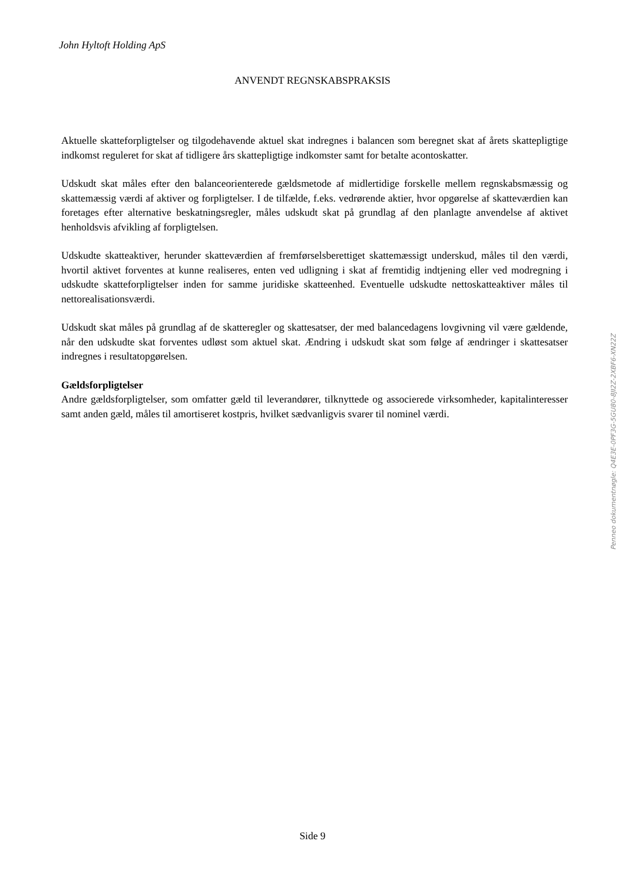John Hyltoft Holding ApS
ANVENDT REGNSKABSPRAKSIS
Aktuelle skatteforpligtelser og tilgodehavende aktuel skat indregnes i balancen som beregnet skat af årets skattepligtige indkomst reguleret for skat af tidligere års skattepligtige indkomster samt for betalte acontoskatter.
Udskudt skat måles efter den balanceorienterede gældsmetode af midlertidige forskelle mellem regnskabsmæssig og skattemæssig værdi af aktiver og forpligtelser. I de tilfælde, f.eks. vedrørende aktier, hvor opgørelse af skatteværdien kan foretages efter alternative beskatningsregler, måles udskudt skat på grundlag af den planlagte anvendelse af aktivet henholdsvis afvikling af forpligtelsen.
Udskudte skatteaktiver, herunder skatteværdien af fremførselsberettiget skattemæssigt underskud, måles til den værdi, hvortil aktivet forventes at kunne realiseres, enten ved udligning i skat af fremtidig indtjening eller ved modregning i udskudte skatteforpligtelser inden for samme juridiske skatteenhed. Eventuelle udskudte nettoskatteaktiver måles til nettorealisationsværdi.
Udskudt skat måles på grundlag af de skatteregler og skattesatser, der med balancedagens lovgivning vil være gældende, når den udskudte skat forventes udløst som aktuel skat. Ændring i udskudt skat som følge af ændringer i skattesatser indregnes i resultatopgørelsen.
Gældsforpligtelser
Andre gældsforpligtelser, som omfatter gæld til leverandører, tilknyttede og associerede virksomheder, kapitalinteresser samt anden gæld, måles til amortiseret kostpris, hvilket sædvanligvis svarer til nominel værdi.
Penneo dokumentnøgle: Q4E3E-0PF3G-5GU80-8JI2Z-2XBF6-XN22Z
Side 9